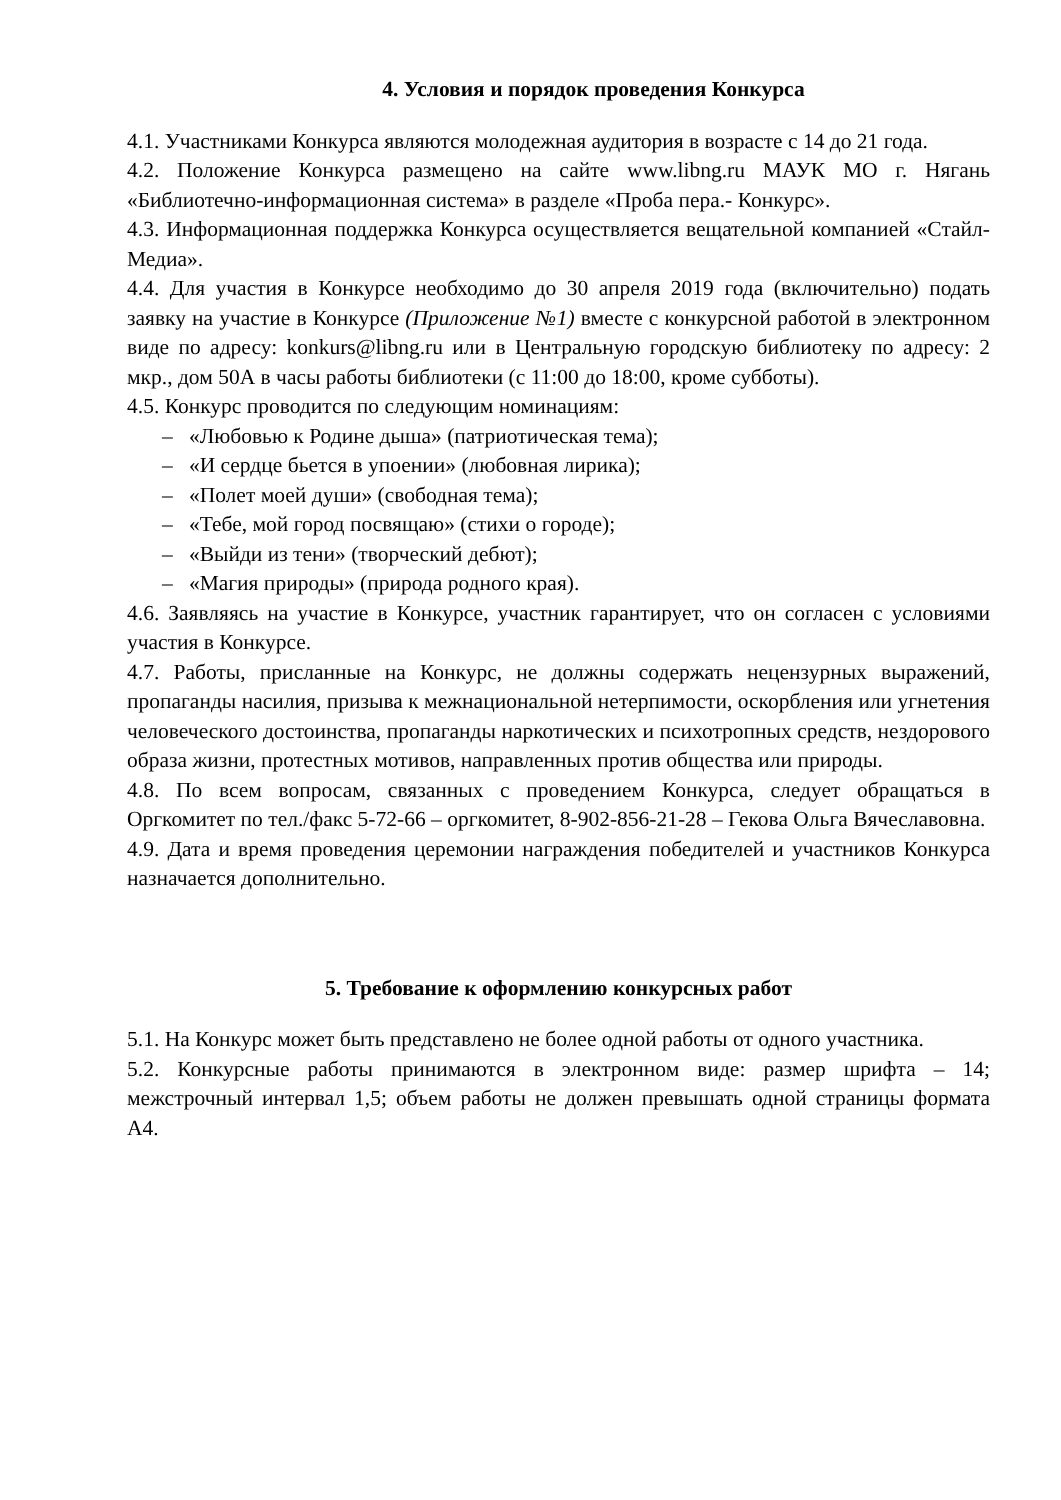4. Условия и порядок проведения Конкурса
4.1. Участниками Конкурса являются молодежная аудитория в возрасте с 14 до 21 года.
4.2. Положение Конкурса размещено на сайте www.libng.ru МАУК МО г. Нягань «Библиотечно-информационная система» в разделе «Проба пера.- Конкурс».
4.3. Информационная поддержка Конкурса осуществляется вещательной компанией «Стайл-Медиа».
4.4. Для участия в Конкурсе необходимо до 30 апреля 2019 года (включительно) подать заявку на участие в Конкурсе (Приложение №1) вместе с конкурсной работой в электронном виде по адресу: konkurs@libng.ru или в Центральную городскую библиотеку по адресу: 2 мкр., дом 50А в часы работы библиотеки (с 11:00 до 18:00, кроме субботы).
4.5. Конкурс проводится по следующим номинациям:
– «Любовью к Родине дыша» (патриотическая тема);
– «И сердце бьется в упоении» (любовная лирика);
– «Полет моей души» (свободная тема);
– «Тебе, мой город посвящаю» (стихи о городе);
– «Выйди из тени» (творческий дебют);
– «Магия природы» (природа родного края).
4.6. Заявляясь на участие в Конкурсе, участник гарантирует, что он согласен с условиями участия в Конкурсе.
4.7. Работы, присланные на Конкурс, не должны содержать нецензурных выражений, пропаганды насилия, призыва к межнациональной нетерпимости, оскорбления или угнетения человеческого достоинства, пропаганды наркотических и психотропных средств, нездорового образа жизни, протестных мотивов, направленных против общества или природы.
4.8. По всем вопросам, связанных с проведением Конкурса, следует обращаться в Оргкомитет по тел./факс 5-72-66 – оргкомитет, 8-902-856-21-28 – Гекова Ольга Вячеславовна.
4.9. Дата и время проведения церемонии награждения победителей и участников Конкурса назначается дополнительно.
5. Требование к оформлению конкурсных работ
5.1. На Конкурс может быть представлено не более одной работы от одного участника.
5.2. Конкурсные работы принимаются в электронном виде: размер шрифта – 14; межстрочный интервал 1,5; объем работы не должен превышать одной страницы формата А4.